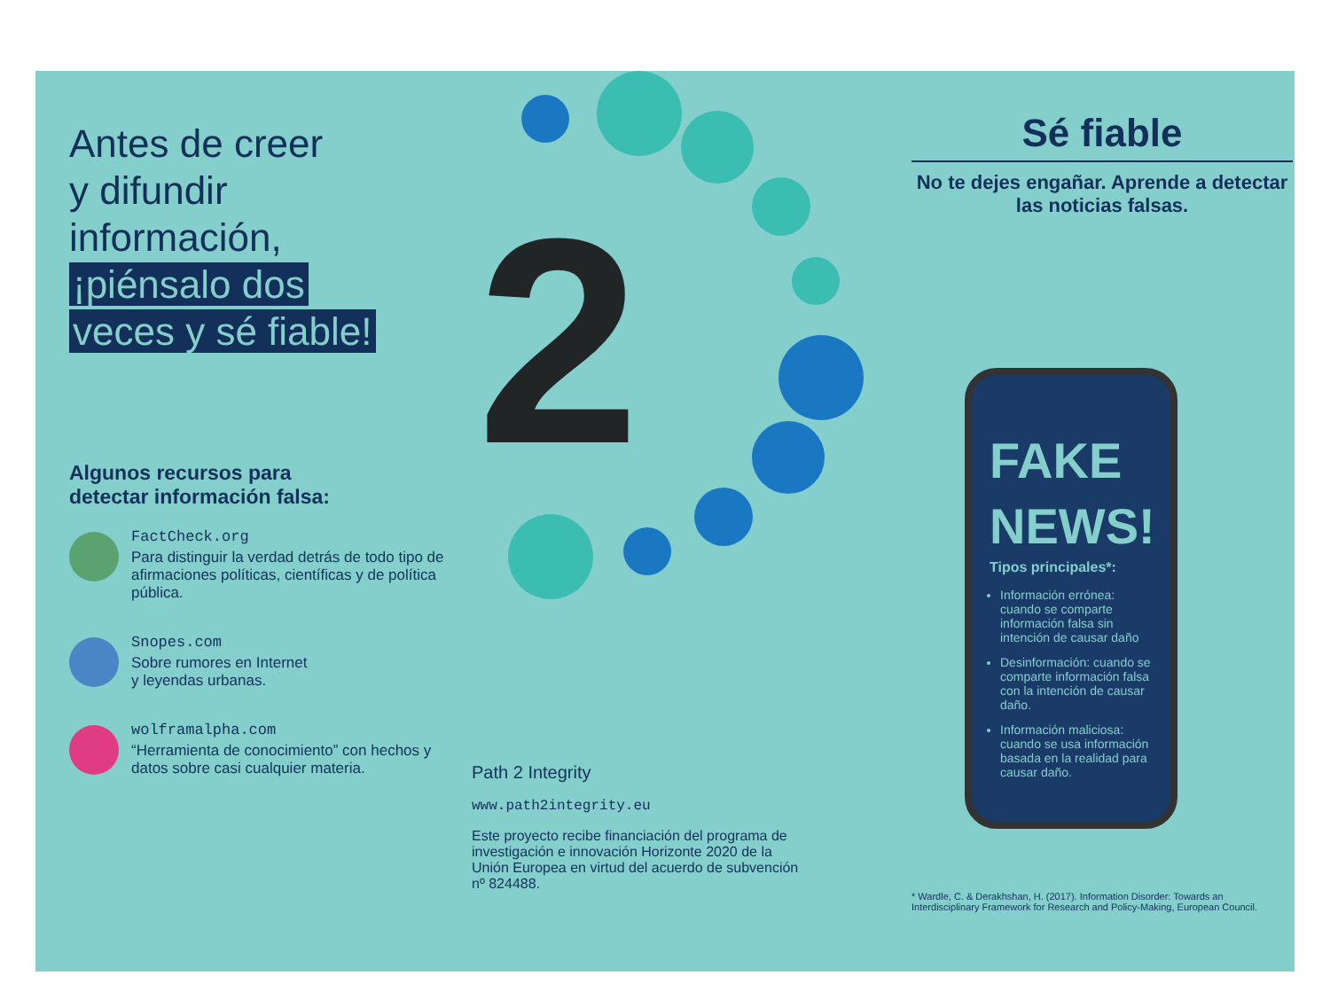Antes de creer
y difundir
información,
¡piénsalo dos
veces y sé fiable!
Algunos recursos para
detectar información falsa:
FactCheck.org
Para distinguir la verdad detrás de todo tipo de afirmaciones políticas, científicas y de política pública.
Snopes.com
Sobre rumores en Internet
y leyendas urbanas.
wolframalpha.com
“Herramienta de conocimiento” con hechos y datos sobre casi cualquier materia.
2
Path 2 Integrity
www.path2integrity.eu
Este proyecto recibe financiación del programa de investigación e innovación Horizonte 2020 de la Unión Europea en virtud del acuerdo de subvención nº 824488.
Sé fiable
No te dejes engañar. Aprende a detectar las noticias falsas.
FAKE NEWS!
Tipos principales*:
Información errónea: cuando se comparte información falsa sin intención de causar daño
Desinformación: cuando se comparte información falsa con la intención de causar daño.
Información maliciosa: cuando se usa información basada en la realidad para causar daño.
* Wardle, C. & Derakhshan, H. (2017). Information Disorder: Towards an Interdisciplinary Framework for Research and Policy-Making, European Council.